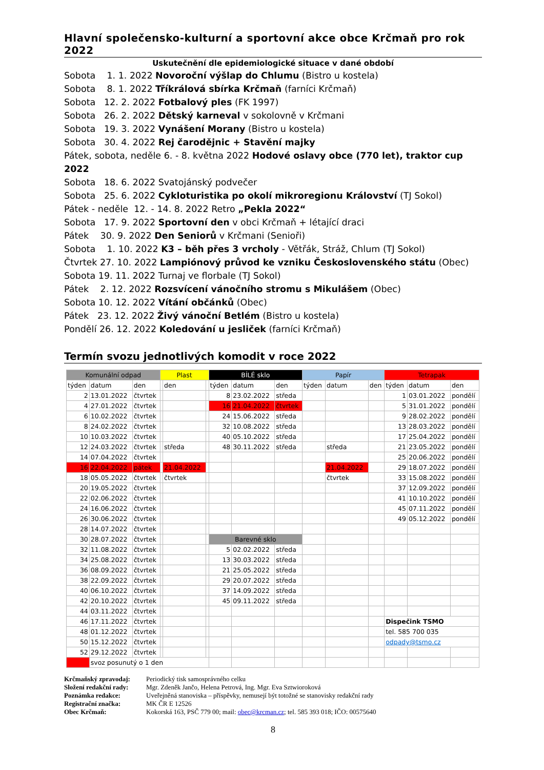Hlavní společensko-kulturní a sportovní akce obce Krčmaň pro rok 2022
Uskutečnění dle epidemiologické situace v dané období
Sobota 1. 1. 2022 Novoroční výšlap do Chlumu (Bistro u kostela)
Sobota 8. 1. 2022 Tříkrálová sbírka Krčmaň (farníci Krčmaň)
Sobota 12. 2. 2022 Fotbalový ples (FK 1997)
Sobota 26. 2. 2022 Dětský karneval v sokolovně v Krčmani
Sobota 19. 3. 2022 Vynášení Morany (Bistro u kostela)
Sobota 30. 4. 2022 Rej čarodějnic + Stavění majky
Pátek, sobota, neděle 6. - 8. května 2022 Hodové oslavy obce (770 let), traktor cup 2022
Sobota 18. 6. 2022 Svatojánský podvečer
Sobota 25. 6. 2022 Cykloturistika po okolí mikroregionu Království (TJ Sokol)
Pátek - neděle 12. - 14. 8. 2022 Retro „Pekla 2022“
Sobota 17. 9. 2022 Sportovní den v obci Krčmaň + létající draci
Pátek 30. 9. 2022 Den Seniorů v Krčmani (Senioři)
Sobota 1. 10. 2022 K3 – běh přes 3 vrcholy - Větřák, Stráž, Chlum (TJ Sokol)
Čtvrtek 27. 10. 2022 Lampiónový průvod ke vzniku Československého státu (Obec)
Sobota 19. 11. 2022 Turnaj ve florbale (TJ Sokol)
Pátek 2. 12. 2022 Rozsvícení vánočního stromu s Mikulášem (Obec)
Sobota 10. 12. 2022 Vítání občánků (Obec)
Pátek 23. 12. 2022 Živý vánoční Betlém (Bistro u kostela)
Pondělí 26. 12. 2022 Koledování u jesliček (farníci Krčmaň)
Termín svozu jednotlivých komodit v roce 2022
| Komunální odpad | | | Plast | | | BÍLÉ sklo | | | Papír | | | Tetrapak | | |
| --- | --- | --- | --- | --- | --- | --- | --- | --- | --- | --- | --- | --- | --- | --- |
| týden | datum | den | | den | | týden | datum | den | týden | datum | den | týden | datum | den |
| 2 | 13.01.2022 | čtvrtek | | | | 8 | 23.02.2022 | středa | | | | 1 | 03.01.2022 | pondělí |
| 4 | 27.01.2022 | čtvrtek | | | | 16 | 21.04.2022 | čtvrtek | | | | 5 | 31.01.2022 | pondělí |
| 6 | 10.02.2022 | čtvrtek | | | | 24 | 15.06.2022 | středa | | | | 9 | 28.02.2022 | pondělí |
| 8 | 24.02.2022 | čtvrtek | | | | 32 | 10.08.2022 | středa | | | | 13 | 28.03.2022 | pondělí |
| 10 | 10.03.2022 | čtvrtek | | | | 40 | 05.10.2022 | středa | | | | 17 | 25.04.2022 | pondělí |
| 12 | 24.03.2022 | čtvrtek | | středa | | 48 | 30.11.2022 | středa | | středa | | 21 | 23.05.2022 | pondělí |
| 14 | 07.04.2022 | čtvrtek | | | | | | | | | | 25 | 20.06.2022 | pondělí |
| 16 | 22.04.2022 | pátek | | 21.04.2022 | | | | | | 21.04.2022 | | 29 | 18.07.2022 | pondělí |
| 18 | 05.05.2022 | čtvrtek | | čtvrtek | | | | | | čtvrtek | | 33 | 15.08.2022 | pondělí |
| 20 | 19.05.2022 | čtvrtek | | | | | | | | | | 37 | 12.09.2022 | pondělí |
| 22 | 02.06.2022 | čtvrtek | | | | | | | | | | 41 | 10.10.2022 | pondělí |
| 24 | 16.06.2022 | čtvrtek | | | | | | | | | | 45 | 07.11.2022 | pondělí |
| 26 | 30.06.2022 | čtvrtek | | | | | | | | | | 49 | 05.12.2022 | pondělí |
| 28 | 14.07.2022 | čtvrtek | | | | | | | | | | | | |
| 30 | 28.07.2022 | čtvrtek | | | | Barevné sklo | | | | | | | | |
| 32 | 11.08.2022 | čtvrtek | | | | 5 | 02.02.2022 | středa | | | | | | |
| 34 | 25.08.2022 | čtvrtek | | | | 13 | 30.03.2022 | středa | | | | | | |
| 36 | 08.09.2022 | čtvrtek | | | | 21 | 25.05.2022 | středa | | | | | | |
| 38 | 22.09.2022 | čtvrtek | | | | 29 | 20.07.2022 | středa | | | | | | |
| 40 | 06.10.2022 | čtvrtek | | | | 37 | 14.09.2022 | středa | | | | | | |
| 42 | 20.10.2022 | čtvrtek | | | | 45 | 09.11.2022 | středa | | | | | | |
| 44 | 03.11.2022 | čtvrtek | | | | | | | | | | | | |
| 46 | 17.11.2022 | čtvrtek | | | | | | | | | | Dispečink TSMO | | |
| 48 | 01.12.2022 | čtvrtek | | | | | | | | | | tel. 585 700 035 | | |
| 50 | 15.12.2022 | čtvrtek | | | | | | | | | | odpady@tsmo.cz | | |
| 52 | 29.12.2022 | čtvrtek | | | | | | | | | | | | |
| | svoz posunutý o 1 den | | | | | | | | | | | | | |
Krčmaňský zpravodaj: Periodický tisk samosprávného celku
Složení redakční rady: Mgr. Zdeněk Jančo, Helena Petrová, Ing. Mgr. Eva Sztwioroková
Poznámka redakce: Uveřejněná stanoviska – příspěvky, nemusejí být totožné se stanovisky redakční rady
Registrační značka: MK ČR E 12526
Obec Krčmaň: Kokorská 163, PSČ 779 00; mail: obec@krcman.cz; tel. 585 393 018; IČO: 00575640
8